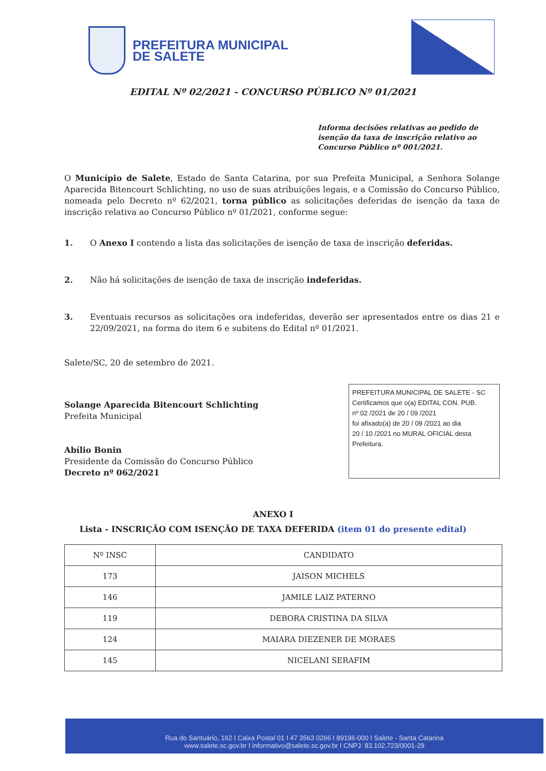PREFEITURA MUNICIPAL
DE SALETE
EDITAL Nº 02/2021 - CONCURSO PÚBLICO Nº 01/2021
Informa decisões relativas ao pedido de isenção da taxa de inscrição relativo ao Concurso Público nº 001/2021.
O Município de Salete, Estado de Santa Catarina, por sua Prefeita Municipal, a Senhora Solange Aparecida Bitencourt Schlichting, no uso de suas atribuições legais, e a Comissão do Concurso Público, nomeada pelo Decreto nº 62/2021, torna público as solicitações deferidas de isenção da taxa de inscrição relativa ao Concurso Público nº 01/2021, conforme segue:
1. O Anexo I contendo a lista das solicitações de isenção de taxa de inscrição deferidas.
2. Não há solicitações de isenção de taxa de inscrição indeferidas.
3. Eventuais recursos as solicitações ora indeferidas, deverão ser apresentados entre os dias 21 e 22/09/2021, na forma do item 6 e subitens do Edital nº 01/2021.
Salete/SC, 20 de setembro de 2021.
Solange Aparecida Bitencourt Schlichting
Prefeita Municipal
Abílio Bonin
Presidente da Comissão do Concurso Público
Decreto nº 062/2021
PREFEITURA MUNICIPAL DE SALETE - SC
Certificamos que o(a) EDITAL CON. PUB.
nº 02 /2021 de 20 / 09 /2021
foi afixado(a) de 20 / 09 /2021 ao dia
20 / 10 /2021 no MURAL OFICIAL desta
Prefeitura.
ANEXO I
Lista - INSCRIÇÃO COM ISENÇÃO DE TAXA DEFERIDA (item 01 do presente edital)
| Nº INSC | CANDIDATO |
| --- | --- |
| 173 | JAISON MICHELS |
| 146 | JAMILE LAIZ PATERNO |
| 119 | DEBORA CRISTINA DA SILVA |
| 124 | MAIARA DIEZENER DE MORAES |
| 145 | NICELANI SERAFIM |
Rua do Santuário, 162 I Caixa Postal 01 I 47 3563 0266 I 89196-000 I Salete - Santa Catarina
www.salete.sc.gov.br I informativo@salete.sc.gov.br I CNPJ: 83.102.723/0001-29